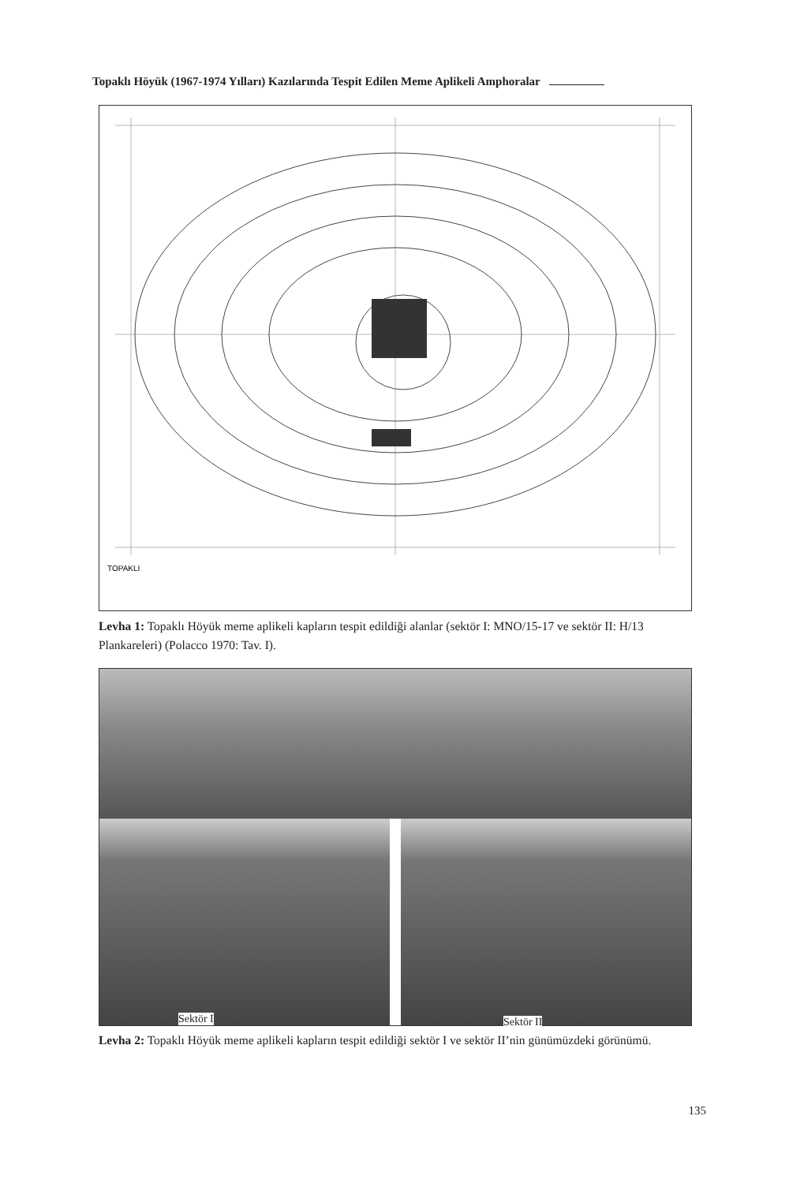Topaklı Höyük (1967-1974 Yılları) Kazılarında Tespit Edilen Meme Aplikeli Amphoralar
TOPAKLI
Levha 1: Topaklı Höyük meme aplikeli kapların tespit edildiği alanlar (sektör I: MNO/15-17 ve sektör II: H/13 Plankareleri) (Polacco 1970: Tav. I).
Sektör I
Sektör II
Levha 2: Topaklı Höyük meme aplikeli kapların tespit edildiği sektör I ve sektör II’nin günümüzdeki görünümü.
135